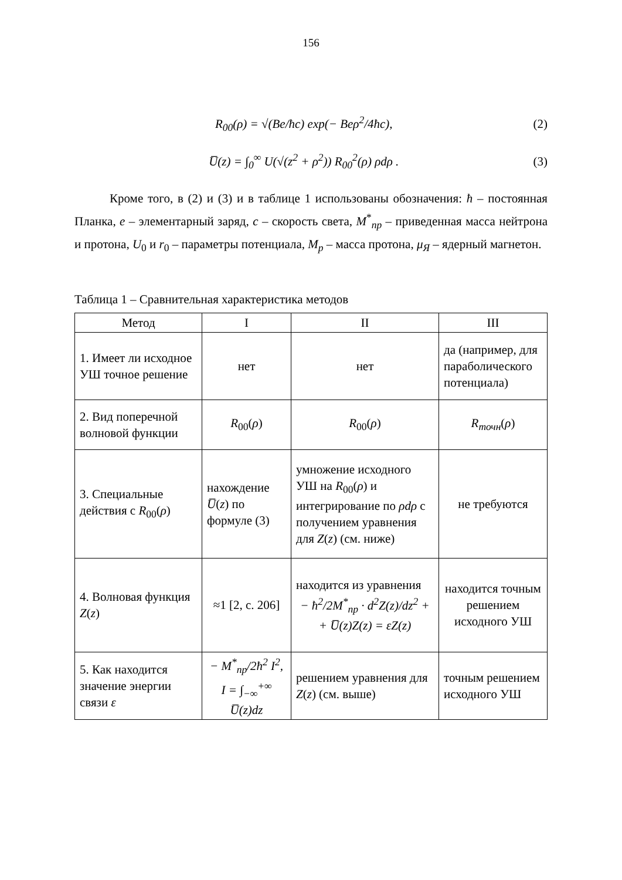156
R<sub>00</sub>(ρ) = √(Be/ħc) exp(− Beρ<sup>2</sup>/4ħc), (2)
U̅(z) = ∫<sub>0</sub><sup>∞</sup> U(√(z<sup>2</sup> + ρ<sup>2</sup>)) R<sub>00</sub><sup>2</sup>(ρ) ρdρ . (3)
Кроме того, в (2) и (3) и в таблице 1 использованы обозначения: ħ – постоянная Планка, e – элементарный заряд, c – скорость света, M<sup>*</sup><sub>пр</sub> – приведенная масса нейтрона и протона, U<sub>0</sub> и r<sub>0</sub> – параметры потенциала, M<sub>p</sub> – масса протона, μ<sub>Я</sub> – ядерный магнетон.
Таблица 1 – Сравнительная характеристика методов
| Метод | I | II | III |
| --- | --- | --- | --- |
| 1. Имеет ли исходное УШ точное решение | нет | нет | да (например, для параболического потенциала) |
| 2. Вид поперечной волновой функции | R<sub>00</sub>( ρ ) | R<sub>00</sub>( ρ ) | R<sub>точн</sub> ( ρ ) |
| 3. Специальные действия с R<sub>00</sub>( ρ ) | нахождение U̅ ( z ) по формуле (3) | умножение исходного УШ на R<sub>00</sub>( ρ ) и интегрирование по ρdρ с получением уравнения для Z ( z ) (см. ниже) | не требуются |
| 4. Волновая функция Z ( z ) | ≈1 [2, с. 206] | находится из уравнения − ħ<sup>2</sup>/2M<sup>*</sup><sub>пр</sub> · d<sup>2</sup>Z(z)/dz<sup>2</sup> + + U̅(z)Z(z) = εZ(z) | находится точным решением исходного УШ |
| 5. Как находится значение энергии связи ε | − M<sup>*</sup><sub>пр</sub>/2ħ<sup>2</sup> I<sup>2</sup>, I = ∫<sub>−∞</sub><sup>+∞</sup> U̅(z)dz | решением уравнения для Z ( z ) (см. выше) | точным решением исходного УШ |